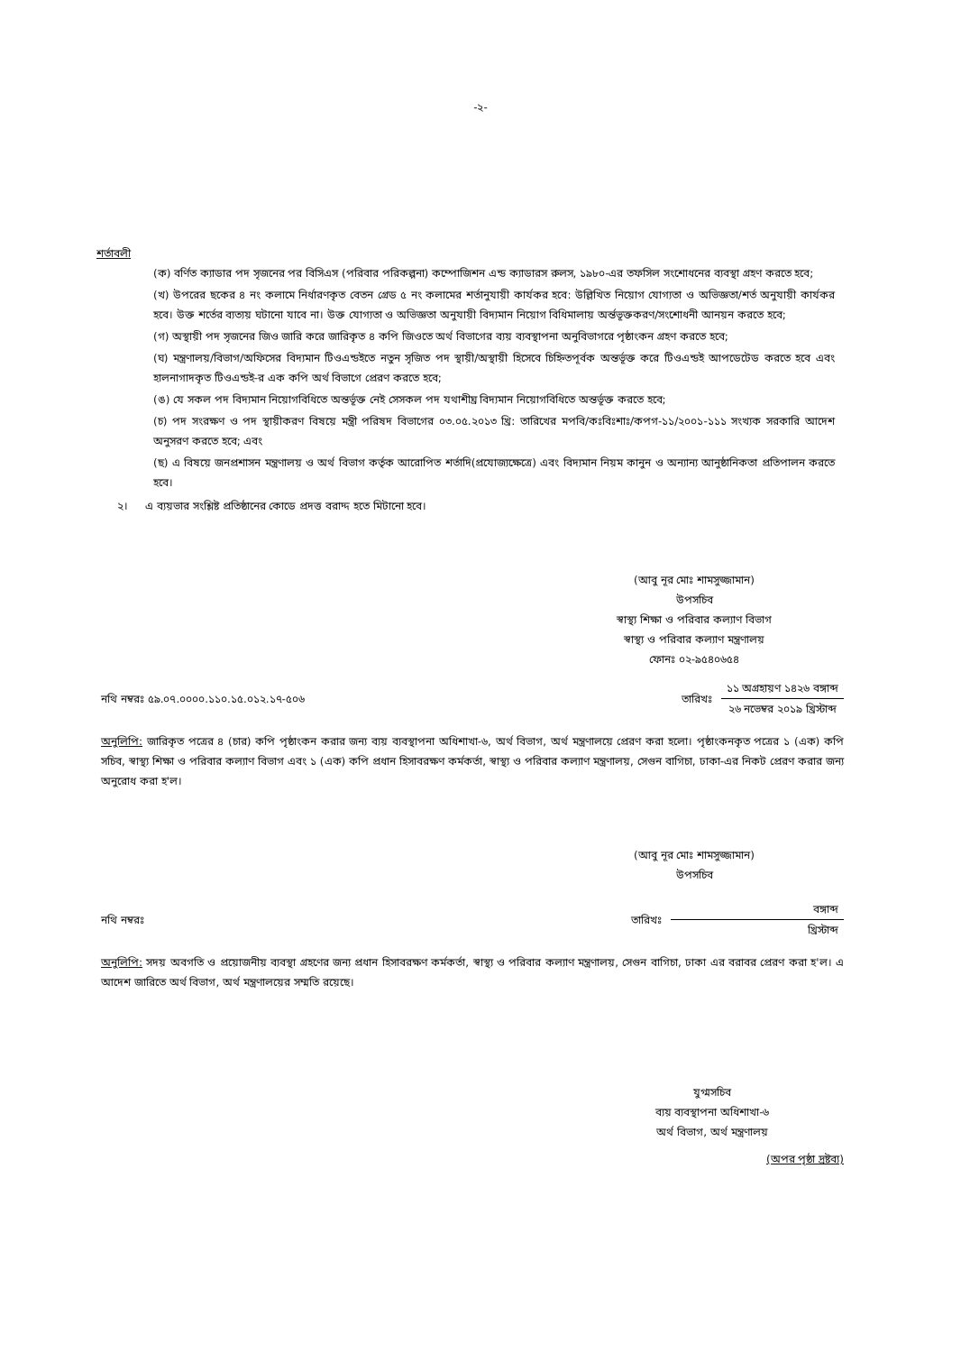-২-
শর্তাবলী
(ক) বর্ণিত ক্যাডার পদ সৃজনের পর বিসিএস (পরিবার পরিকল্পনা) কম্পোজিশন এন্ড ক্যাডারস রুলস, ১৯৮০-এর তফসিল সংশোধনের ব্যবস্থা গ্রহণ করতে হবে;
(খ) উপরের ছকের ৪ নং কলামে নির্ধারণকৃত বেতন গ্রেড ৫ নং কলামের শর্তানুযায়ী কার্যকর হবে: উল্লিখিত নিয়োগ যোগ্যতা ও অভিজ্ঞতা/শর্ত অনুযায়ী কার্যকর হবে। উক্ত শর্তের ব্যত্যয় ঘটানো যাবে না। উক্ত যোগ্যতা ও অভিজ্ঞতা অনুযায়ী বিদ্যমান নিয়োগ বিধিমালায় অর্ন্তভূক্তকরণ/সংশোধনী আনয়ন করতে হবে;
(গ) অস্থায়ী পদ সৃজনের জিও জারি করে জারিকৃত ৪ কপি জিওতে অর্থ বিভাগের ব্যয় ব্যবস্থাপনা অনুবিভাগরে পৃষ্ঠাংকন গ্রহণ করতে হবে;
(ঘ) মন্ত্রণালয়/বিভাগ/অফিসের বিদ্যমান টিওএন্ডইতে নতুন সৃজিত পদ স্থায়ী/অস্থায়ী হিসেবে চিহ্নিতপূর্বক অন্তর্ভূক্ত করে টিওএন্ডই আপডেটেড করতে হবে এবং হালনাগাদকৃত টিওএন্ডই-র এক কপি অর্থ বিভাগে প্রেরণ করতে হবে;
(ঙ) যে সকল পদ বিদ্যমান নিয়োগবিধিতে অন্তর্ভূক্ত নেই সেসকল পদ যথাশীঘ্র বিদ্যমান নিয়োগবিধিতে অন্তর্ভূক্ত করতে হবে;
(চ) পদ সংরক্ষণ ও পদ স্থায়ীকরণ বিষয়ে মন্ত্রী পরিষদ বিভাগের ০৩.০৫.২০১৩ খ্রি: তারিখের মপবি/কঃবিঃশাঃ/কপগ-১১/২০০১-১১১ সংখ্যক সরকারি আদেশ অনুসরণ করতে হবে; এবং
(ছ) এ বিষয়ে জনপ্রশাসন মন্ত্রণালয় ও অর্থ বিভাগ কর্তৃক আরোপিত শর্তাদি(প্রযোজ্যক্ষেত্রে) এবং বিদ্যমান নিয়ম কানুন ও অন্যান্য আনুষ্ঠানিকতা প্রতিপালন করতে হবে।
২। এ ব্যয়ভার সংশ্লিষ্ট প্রতিষ্ঠানের কোডে প্রদত্ত বরাদ্দ হতে মিটানো হবে।
(আবু নূর মোঃ শামসুজ্জামান)
উপসচিব
স্বাস্থ্য শিক্ষা ও পরিবার কল্যাণ বিভাগ
স্বাস্থ্য ও পরিবার কল্যাণ মন্ত্রণালয়
ফোনঃ ০২-৯৫৪০৬৫৪
নথি নম্বরঃ ৫৯.০৭.০০০০.১১০.১৫.০১২.১৭-৫০৬
তারিখঃ
১১ অগ্রহায়ণ ১৪২৬ বঙ্গাব্দ
২৬ নভেম্বর ২০১৯ খ্রিস্টাব্দ
অনুলিপি: জারিকৃত পত্রের ৪ (চার) কপি পৃষ্ঠাংকন করার জন্য ব্যয় ব্যবস্থাপনা অধিশাখা-৬, অর্থ বিভাগ, অর্থ মন্ত্রণালয়ে প্রেরণ করা হলো। পৃষ্ঠাংকনকৃত পত্রের ১ (এক) কপি সচিব, স্বাস্থ্য শিক্ষা ও পরিবার কল্যাণ বিভাগ এবং ১ (এক) কপি প্রধান হিসাবরক্ষণ কর্মকর্তা, স্বাস্থ্য ও পরিবার কল্যাণ মন্ত্রণালয়, সেগুন বাগিচা, ঢাকা-এর নিকট প্রেরণ করার জন্য অনুরোধ করা হ'ল।
(আবু নূর মোঃ শামসুজ্জামান)
উপসচিব
নথি নম্বরঃ
তারিখঃ
বঙ্গাব্দ
খ্রিস্টাব্দ
অনুলিপি: সদয় অবগতি ও প্রয়োজনীয় ব্যবস্থা গ্রহণের জন্য প্রধান হিসাবরক্ষণ কর্মকর্তা, স্বাস্থ্য ও পরিবার কল্যাণ মন্ত্রণালয়, সেগুন বাগিচা, ঢাকা এর বরাবর প্রেরণ করা হ'ল। এ আদেশ জারিতে অর্থ বিভাগ, অর্থ মন্ত্রণালয়ের সম্মতি রয়েছে।
যুগ্মসচিব
ব্যয় ব্যবস্থাপনা অধিশাখা-৬
অর্থ বিভাগ, অর্থ মন্ত্রণালয়
(অপর পৃষ্ঠা দ্রষ্টব্য)